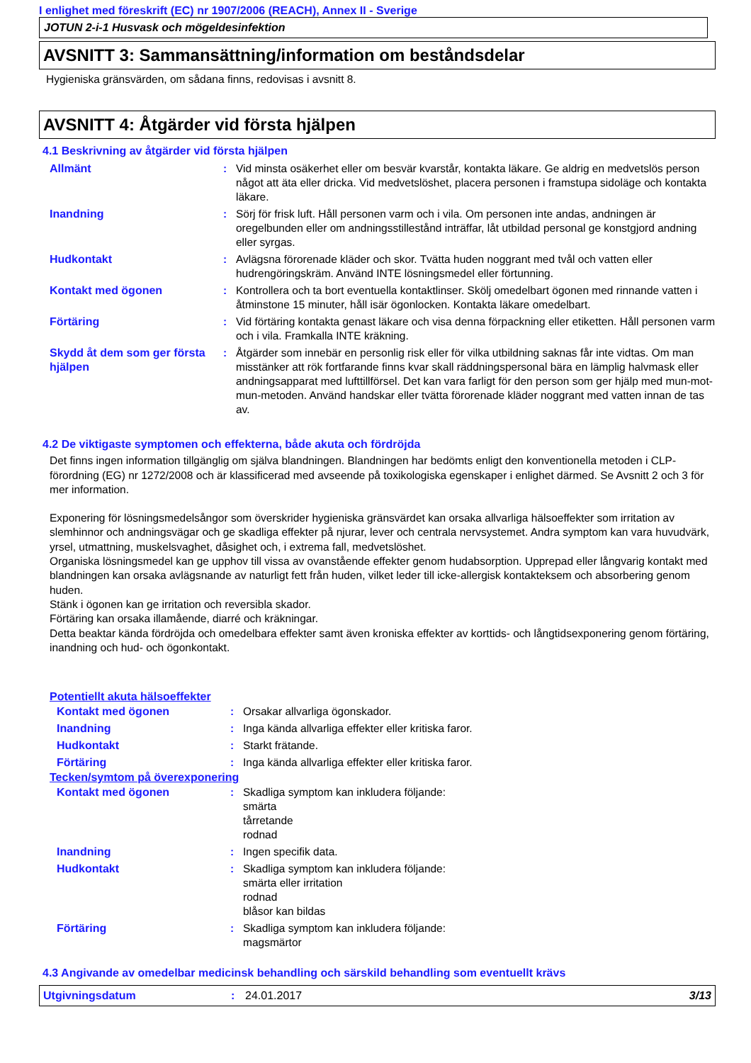I enlighet med föreskrift (EC) nr 1907/2006 (REACH), Annex II - Sverige
JOTUN 2-i-1 Husvask och mögeldesinfektion
AVSNITT 3: Sammansättning/information om beståndsdelar
Hygieniska gränsvärden, om sådana finns, redovisas i avsnitt 8.
AVSNITT 4: Åtgärder vid första hjälpen
4.1 Beskrivning av åtgärder vid första hjälpen
| Allmänt | : | Vid minsta osäkerhet eller om besvär kvarstår, kontakta läkare. Ge aldrig en medvetslös person något att äta eller dricka. Vid medvetslöshet, placera personen i framstupa sidoläge och kontakta läkare. |
| Inandning | : | Sörj för frisk luft. Håll personen varm och i vila. Om personen inte andas, andningen är oregelbunden eller om andningsstillestånd inträffar, låt utbildad personal ge konstgjord andning eller syrgas. |
| Hudkontakt | : | Avlägsna förorenade kläder och skor. Tvätta huden noggrant med tvål och vatten eller hudrengöringskräm. Använd INTE lösningsmedel eller förtunning. |
| Kontakt med ögonen | : | Kontrollera och ta bort eventuella kontaktlinser. Skölj omedelbart ögonen med rinnande vatten i åtminstone 15 minuter, håll isär ögonlocken. Kontakta läkare omedelbart. |
| Förtäring | : | Vid förtäring kontakta genast läkare och visa denna förpackning eller etiketten. Håll personen varm och i vila. Framkalla INTE kräkning. |
| Skydd åt dem som ger första hjälpen | : | Åtgärder som innebär en personlig risk eller för vilka utbildning saknas får inte vidtas. Om man misstänker att rök fortfarande finns kvar skall räddningspersonal bära en lämplig halvmask eller andningsapparat med lufttillförsel. Det kan vara farligt för den person som ger hjälp med mun-mot-mun-metoden. Använd handskar eller tvätta förorenade kläder noggrant med vatten innan de tas av. |
4.2 De viktigaste symptomen och effekterna, både akuta och fördröjda
Det finns ingen information tillgänglig om själva blandningen. Blandningen har bedömts enligt den konventionella metoden i CLP-förordning (EG) nr 1272/2008 och är klassificerad med avseende på toxikologiska egenskaper i enlighet därmed. Se Avsnitt 2 och 3 för mer information.
Exponering för lösningsmedelsångor som överskrider hygieniska gränsvärdet kan orsaka allvarliga hälsoeffekter som irritation av slemhinnor och andningsvägar och ge skadliga effekter på njurar, lever och centrala nervsystemet. Andra symptom kan vara huvudvärk, yrsel, utmattning, muskelsvaghet, dåsighet och, i extrema fall, medvetslöshet.
Organiska lösningsmedel kan ge upphov till vissa av ovanstående effekter genom hudabsorption. Upprepad eller långvarig kontakt med blandningen kan orsaka avlägsnande av naturligt fett från huden, vilket leder till icke-allergisk kontakteksem och absorbering genom huden.
Stänk i ögonen kan ge irritation och reversibla skador.
Förtäring kan orsaka illamående, diarré och kräkningar.
Detta beaktar kända fördröjda och omedelbara effekter samt även kroniska effekter av korttids- och långtidsexponering genom förtäring, inandning och hud- och ögonkontakt.
Potentiellt akuta hälsoeffekter
| Kontakt med ögonen | : | Orsakar allvarliga ögonskador. |
| Inandning | : | Inga kända allvarliga effekter eller kritiska faror. |
| Hudkontakt | : | Starkt frätande. |
| Förtäring | : | Inga kända allvarliga effekter eller kritiska faror. |
Tecken/symtom på överexponering
| Kontakt med ögonen | : | Skadliga symptom kan inkludera följande: smärta tårretande rodnad |
| Inandning | : | Ingen specifik data. |
| Hudkontakt | : | Skadliga symptom kan inkludera följande: smärta eller irritation rodnad blåsor kan bildas |
| Förtäring | : | Skadliga symptom kan inkludera följande: magsmärtor |
4.3 Angivande av omedelbar medicinsk behandling och särskild behandling som eventuellt krävs
Utgivningsdatum: 24.01.2017 3/13